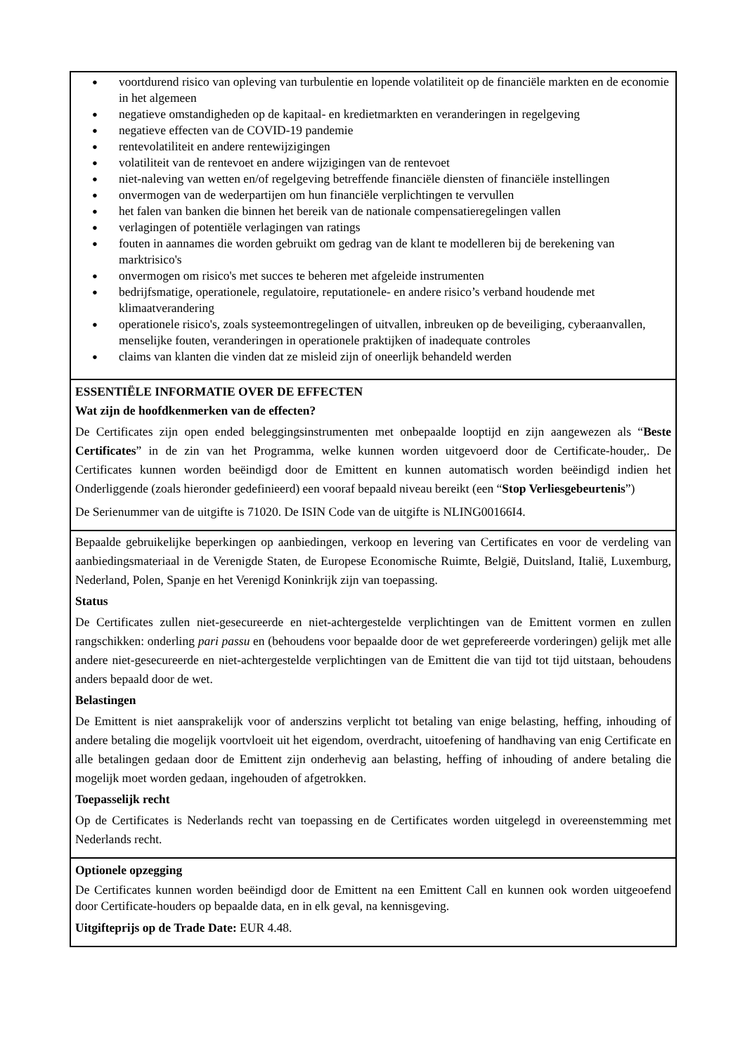voortdurend risico van opleving van turbulentie en lopende volatiliteit op de financiële markten en de economie in het algemeen
negatieve omstandigheden op de kapitaal- en kredietmarkten en veranderingen in regelgeving
negatieve effecten van de COVID-19 pandemie
rentevolatiliteit en andere rentewijzigingen
volatiliteit van de rentevoet en andere wijzigingen van de rentevoet
niet-naleving van wetten en/of regelgeving betreffende financiële diensten of financiële instellingen
onvermogen van de wederpartijen om hun financiële verplichtingen te vervullen
het falen van banken die binnen het bereik van de nationale compensatieregelingen vallen
verlagingen of potentiële verlagingen van ratings
fouten in aannames die worden gebruikt om gedrag van de klant te modelleren bij de berekening van marktrisico's
onvermogen om risico's met succes te beheren met afgeleide instrumenten
bedrijfsmatige, operationele, regulatoire, reputationele- en andere risico’s verband houdende met klimaatverandering
operationele risico's, zoals systeemontregelingen of uitvallen, inbreuken op de beveiliging, cyberaanvallen, menselijke fouten, veranderingen in operationele praktijken of inadequate controles
claims van klanten die vinden dat ze misleid zijn of oneerlijk behandeld werden
ESSENTIËLE INFORMATIE OVER DE EFFECTEN
Wat zijn de hoofdkenmerken van de effecten?
De Certificates zijn open ended beleggingsinstrumenten met onbepaalde looptijd en zijn aangewezen als “Beste Certificates” in de zin van het Programma, welke kunnen worden uitgevoerd door de Certificate-houder,. De Certificates kunnen worden beëindigd door de Emittent en kunnen automatisch worden beëindigd indien het Onderliggende (zoals hieronder gedefinieerd) een vooraf bepaald niveau bereikt (een “Stop Verliesgebeurtenis”)
De Serienummer van de uitgifte is 71020. De ISIN Code van de uitgifte is NLING00166I4.
Bepaalde gebruikelijke beperkingen op aanbiedingen, verkoop en levering van Certificates en voor de verdeling van aanbiedingsmateriaal in de Verenigde Staten, de Europese Economische Ruimte, België, Duitsland, Italië, Luxemburg, Nederland, Polen, Spanje en het Verenigd Koninkrijk zijn van toepassing.
Status
De Certificates zullen niet-gesecureerde en niet-achtergestelde verplichtingen van de Emittent vormen en zullen rangschikken: onderling pari passu en (behoudens voor bepaalde door de wet geprefereerde vorderingen) gelijk met alle andere niet-gesecureerde en niet-achtergestelde verplichtingen van de Emittent die van tijd tot tijd uitstaan, behoudens anders bepaald door de wet.
Belastingen
De Emittent is niet aansprakelijk voor of anderszins verplicht tot betaling van enige belasting, heffing, inhouding of andere betaling die mogelijk voortvloeit uit het eigendom, overdracht, uitoefening of handhaving van enig Certificate en alle betalingen gedaan door de Emittent zijn onderhevig aan belasting, heffing of inhouding of andere betaling die mogelijk moet worden gedaan, ingehouden of afgetrokken.
Toepasselijk recht
Op de Certificates is Nederlands recht van toepassing en de Certificates worden uitgelegd in overeenstemming met Nederlands recht.
Optionele opzegging
De Certificates kunnen worden beëindigd door de Emittent na een Emittent Call en kunnen ook worden uitgeoefend door Certificate-houders op bepaalde data, en in elk geval, na kennisgeving.
Uitgifteprijs op de Trade Date: EUR 4.48.